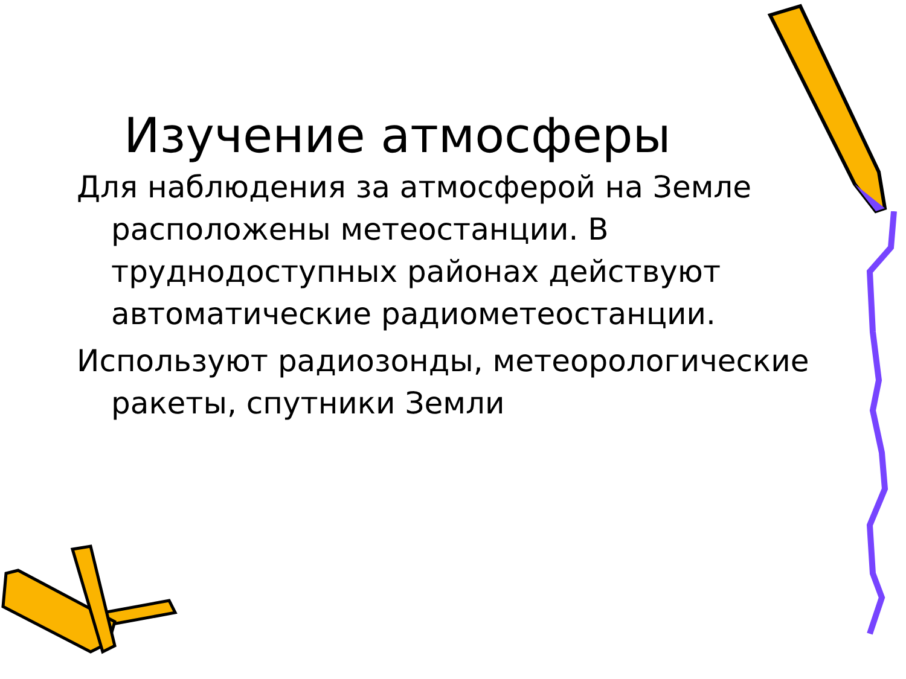Изучение атмосферы
Для наблюдения за атмосферой на Земле расположены метеостанции. В труднодоступных районах действуют автоматические радиометеостанции.
Используют радиозонды, метеорологические ракеты, спутники Земли